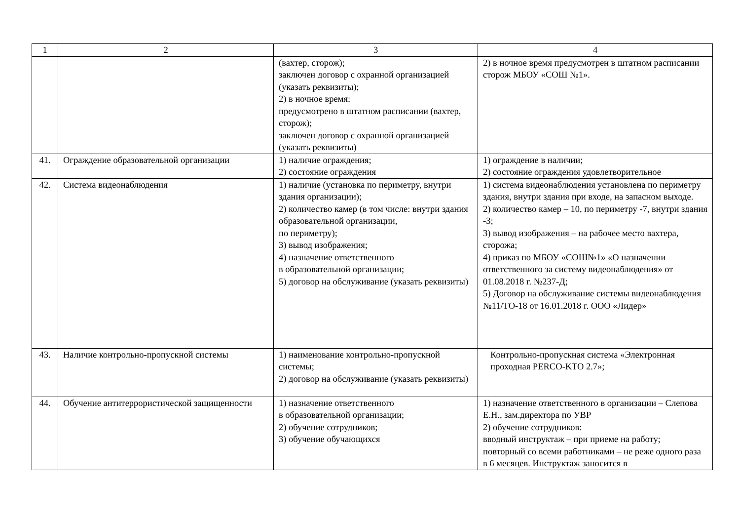| 1 | 2 | 3 | 4 |
| --- | --- | --- | --- |
| | | (вахтер, сторож); заключен договор с охранной организацией (указать реквизиты); 2) в ночное время: предусмотрено в штатном расписании (вахтер, сторож); заключен договор с охранной организацией (указать реквизиты) | 2) в ночное время предусмотрен в штатном расписании сторож МБОУ «СОШ №1». |
| 41. | Ограждение образовательной организации | 1) наличие ограждения; 2) состояние ограждения | 1) ограждение в наличии; 2) состояние ограждения удовлетворительное |
| 42. | Система видеонаблюдения | 1) наличие (установка по периметру, внутри здания организации); 2) количество камер (в том числе: внутри здания образовательной организации, по периметру); 3) вывод изображения; 4) назначение ответственного в образовательной организации; 5) договор на обслуживание (указать реквизиты) | 1) система видеонаблюдения установлена по периметру здания, внутри здания при входе, на запасном выходе. 2) количество камер – 10, по периметру -7, внутри здания -3; 3) вывод изображения – на рабочее место вахтера, сторожа; 4) приказ по МБОУ «СОШ№1» «О назначении ответственного за систему видеонаблюдения» от 01.08.2018 г. №237-Д; 5) Договор на обслуживание системы видеонаблюдения №11/ТО-18 от 16.01.2018 г. ООО «Лидер» |
| 43. | Наличие контрольно-пропускной системы | 1) наименование контрольно-пропускной системы; 2) договор на обслуживание (указать реквизиты) | Контрольно-пропускная система «Электронная проходная PERCO-KTO 2.7»; |
| 44. | Обучение антитеррористической защищенности | 1) назначение ответственного в образовательной организации; 2) обучение сотрудников; 3) обучение обучающихся | 1) назначение ответственного в организации – Слепова Е.Н., зам.директора по УВР 2) обучение сотрудников: вводный инструктаж – при приеме на работу; повторный со всеми работниками – не реже одного раза в 6 месяцев. Инструктаж заносится в |